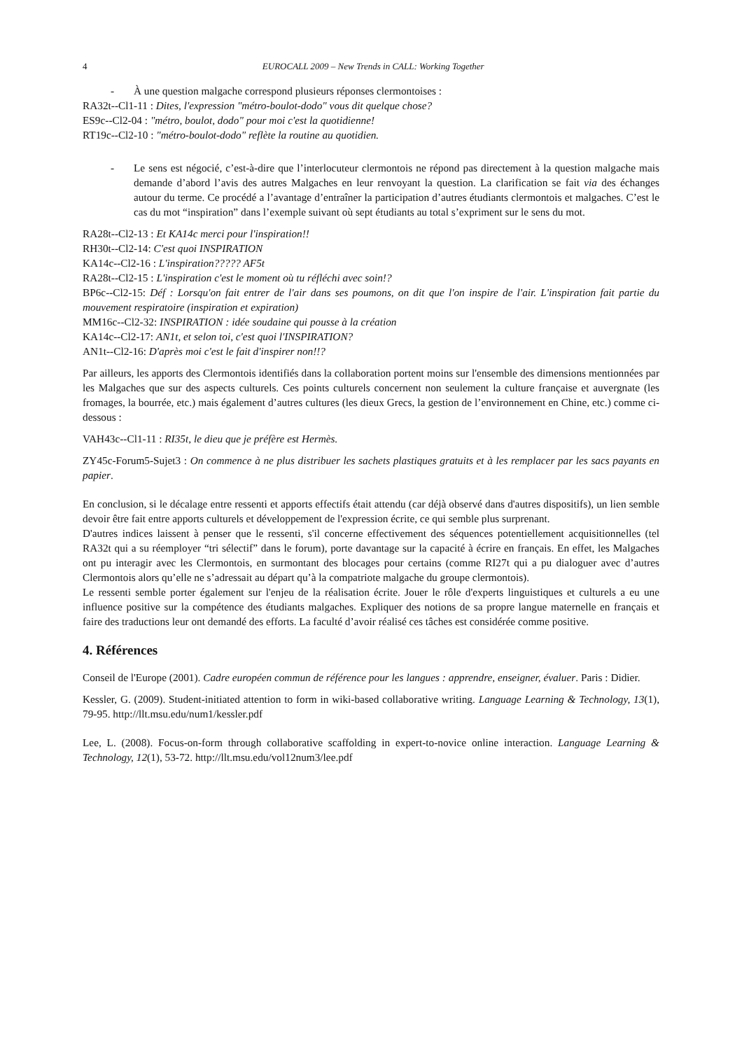4 EUROCALL 2009 – New Trends in CALL: Working Together
- À une question malgache correspond plusieurs réponses clermontoises :
RA32t--Cl1-11 : Dites, l'expression "métro-boulot-dodo" vous dit quelque chose?
ES9c--Cl2-04 : "métro, boulot, dodo" pour moi c'est la quotidienne!
RT19c--Cl2-10 : "métro-boulot-dodo" reflète la routine au quotidien.
- Le sens est négocié, c’est-à-dire que l’interlocuteur clermontois ne répond pas directement à la question malgache mais demande d’abord l’avis des autres Malgaches en leur renvoyant la question. La clarification se fait via des échanges autour du terme. Ce procédé a l’avantage d’entraîner la participation d’autres étudiants clermontois et malgaches. C’est le cas du mot “inspiration” dans l’exemple suivant où sept étudiants au total s’expriment sur le sens du mot.
RA28t--Cl2-13 : Et KA14c merci pour l'inspiration!!
RH30t--Cl2-14: C'est quoi INSPIRATION
KA14c--Cl2-16 : L'inspiration????? AF5t
RA28t--Cl2-15 : L'inspiration c'est le moment où tu réfléchi avec soin!?
BP6c--Cl2-15: Déf : Lorsqu'on fait entrer de l'air dans ses poumons, on dit que l'on inspire de l'air. L'inspiration fait partie du mouvement respiratoire (inspiration et expiration)
MM16c--Cl2-32: INSPIRATION : idée soudaine qui pousse à la création
KA14c--Cl2-17: AN1t, et selon toi, c'est quoi l'INSPIRATION?
AN1t--Cl2-16: D'après moi c'est le fait d'inspirer non!!?
Par ailleurs, les apports des Clermontois identifiés dans la collaboration portent moins sur l'ensemble des dimensions mentionnées par les Malgaches que sur des aspects culturels. Ces points culturels concernent non seulement la culture française et auvergnate (les fromages, la bourrée, etc.) mais également d’autres cultures (les dieux Grecs, la gestion de l’environnement en Chine, etc.) comme ci-dessous :
VAH43c--Cl1-11 : RI35t, le dieu que je préfère est Hermès.
ZY45c-Forum5-Sujet3 : On commence à ne plus distribuer les sachets plastiques gratuits et à les remplacer par les sacs payants en papier.
En conclusion, si le décalage entre ressenti et apports effectifs était attendu (car déjà observé dans d'autres dispositifs), un lien semble devoir être fait entre apports culturels et développement de l'expression écrite, ce qui semble plus surprenant.
D'autres indices laissent à penser que le ressenti, s'il concerne effectivement des séquences potentiellement acquisitionnelles (tel RA32t qui a su réemployer “tri sélectif” dans le forum), porte davantage sur la capacité à écrire en français. En effet, les Malgaches ont pu interagir avec les Clermontois, en surmontant des blocages pour certains (comme RI27t qui a pu dialoguer avec d’autres Clermontois alors qu’elle ne s’adressait au départ qu’à la compatriote malgache du groupe clermontois).
Le ressenti semble porter également sur l'enjeu de la réalisation écrite. Jouer le rôle d'experts linguistiques et culturels a eu une influence positive sur la compétence des étudiants malgaches. Expliquer des notions de sa propre langue maternelle en français et faire des traductions leur ont demandé des efforts. La faculté d’avoir réalisé ces tâches est considérée comme positive.
4. Références
Conseil de l'Europe (2001). Cadre européen commun de référence pour les langues : apprendre, enseigner, évaluer. Paris : Didier.
Kessler, G. (2009). Student-initiated attention to form in wiki-based collaborative writing. Language Learning & Technology, 13(1), 79-95. http://llt.msu.edu/num1/kessler.pdf
Lee, L. (2008). Focus-on-form through collaborative scaffolding in expert-to-novice online interaction. Language Learning & Technology, 12(1), 53-72. http://llt.msu.edu/vol12num3/lee.pdf